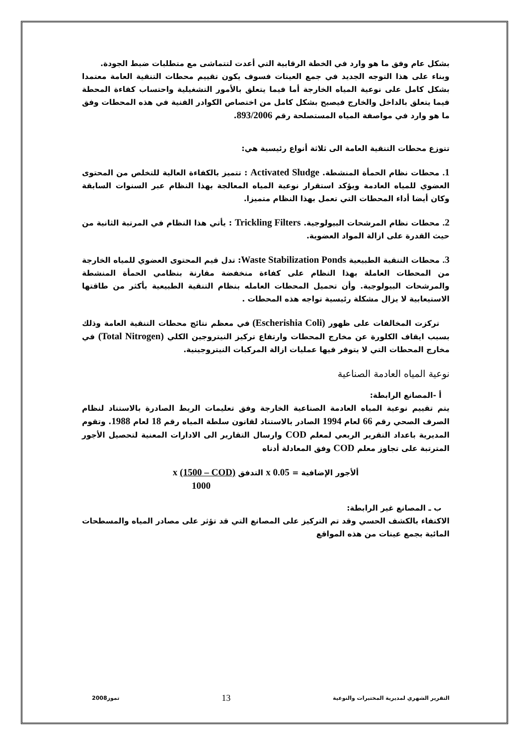بشكل عام وفق ما هو وارد في الخطة الرقابية التي أعدت لتتماشى مع متطلبات ضبط الجودة.
وبناء على هذا التوجه الجديد في جمع العينات فسوف يكون تقييم محطات التنقية العامة معتمدا بشكل كامل على نوعية المياه الخارجة أما فيما يتعلق بالأمور التشغيلية واحتساب كفاءة المحطة فيما يتعلق بالداخل والخارج فيصبح بشكل كامل من اختصاص الكوادر الفنية في هذه المحطات وفق ما هو وارد في مواصفة المياه المستصلحة رقم 893/2006.
تتوزع محطات التنقية العامة الى ثلاثة أنواع رئيسية هي:
1. محطات نظام الحمأة المنشطة. Activated Sludge : تتميز بالكفاءة العالية للتخلص من المحتوى العضوي للمياه العادمة ويؤكد استقرار نوعية المياه المعالجة بهذا النظام عبر السنوات السابقة وكان أيضا أداء المحطات التي تعمل بهذا النظام متميزا.
2. محطات نظام المرشحات البيولوجية. Trickling Filters : يأتي هذا النظام في المرتبة الثانية من حيث القدرة على ازالة المواد العضوية.
3. محطات التنقية الطبيعية Waste Stabilization Ponds: تدل قيم المحتوى العضوي للمياه الخارجة من المحطات العاملة بهذا النظام على كفاءة منخفضة مقارنة بنظامي الحمأة المنشطة والمرشحات البيولوجية. وأن تحميل المحطات العامله بنظام التنقية الطبيعية بأكثر من طاقتها الاستيعابية لا يزال مشكلة رئيسية تواجه هذه المحطات .
تركزت المخالفات على ظهور (Escherishia Coli) في معظم نتائج محطات التنقية العامة وذلك بسبب ايقاف الكلورة عن مخارج المحطات وارتفاع تركيز النيتروجين الكلي (Total Nitrogen) في مخارج المحطات التي لا يتوفر فيها عمليات ازالة المركبات النيتروجينية.
نوعية المياه العادمة الصناعية
أ -المصانع الرابطة:
يتم تقييم نوعية المياه العادمة الصناعية الخارجة وفق تعليمات الربط الصادرة بالاستناد لنظام الصرف الصحي رقم 66 لعام 1994 الصادر بالاستناد لقانون سلطة المياه رقم 18 لعام 1988. وتقوم المديرية باعداد التقرير الربعي لمعلم COD وارسال التقارير الى الادارات المعنية لتحصيل الأجور المترتبة على تجاوز معلم COD وفق المعادلة أدناه
ألأجور الإضافية = 0.05 x التدفق x (1500 – COD)
1000
ب ـ المصانع غير الرابطة:
الاكتفاء بالكشف الحسي وقد تم التركيز على المصانع التي قد تؤثر على مصادر المياه والمسطحات المائية بجمع عينات من هذه المواقع
التقرير الشهري لمديرية المختبرات والنوعية 13 تموز2008